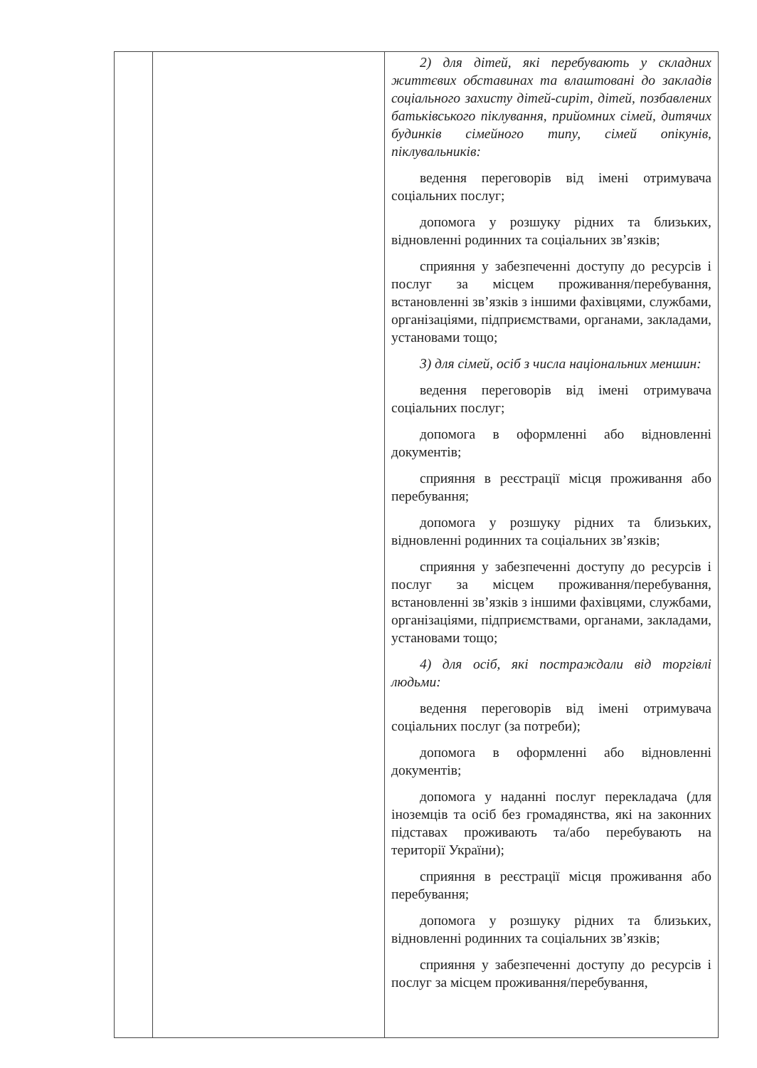| | | 2) для дітей, які перебувають у складних життєвих обставинах та влаштовані до закладів соціального захисту дітей-сиріт, дітей, позбавлених батьківського піклування, прийомних сімей, дитячих будинків сімейного типу, сімей опікунів, піклувальників: ведення переговорів від імені отримувача соціальних послуг; допомога у розшуку рідних та близьких, відновленні родинних та соціальних зв’язків; сприяння у забезпеченні доступу до ресурсів і послуг за місцем проживання/перебування, встановленні зв’язків з іншими фахівцями, службами, організаціями, підприємствами, органами, закладами, установами тощо; 3) для сімей, осіб з числа національних меншин: ведення переговорів від імені отримувача соціальних послуг; допомога в оформленні або відновленні документів; сприяння в реєстрації місця проживання або перебування; допомога у розшуку рідних та близьких, відновленні родинних та соціальних зв’язків; сприяння у забезпеченні доступу до ресурсів і послуг за місцем проживання/перебування, встановленні зв’язків з іншими фахівцями, службами, організаціями, підприємствами, органами, закладами, установами тощо; 4) для осіб, які постраждали від торгівлі людьми: ведення переговорів від імені отримувача соціальних послуг (за потреби); допомога в оформленні або відновленні документів; допомога у наданні послуг перекладача (для іноземців та осіб без громадянства, які на законних підставах проживають та/або перебувають на території України); сприяння в реєстрації місця проживання або перебування; допомога у розшуку рідних та близьких, відновленні родинних та соціальних зв’язків; сприяння у забезпеченні доступу до ресурсів і послуг за місцем проживання/перебування, |